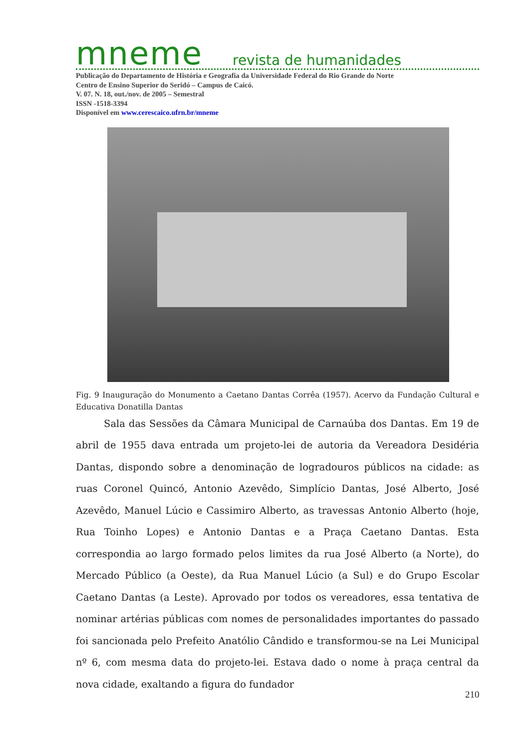mneme revista de humanidades
Publicação do Departamento de História e Geografia da Universidade Federal do Rio Grande do Norte
Centro de Ensino Superior do Seridó – Campus de Caicó.
V. 07. N. 18, out./nov. de 2005 – Semestral
ISSN -1518-3394
Disponível em www.cerescaico.ufrn.br/mneme
Fig. 9 Inauguração do Monumento a Caetano Dantas Corrêa (1957). Acervo da Fundação Cultural e Educativa Donatilla Dantas
Sala das Sessões da Câmara Municipal de Carnaúba dos Dantas. Em 19 de abril de 1955 dava entrada um projeto-lei de autoria da Vereadora Desidéria Dantas, dispondo sobre a denominação de logradouros públicos na cidade: as ruas Coronel Quincó, Antonio Azevêdo, Simplício Dantas, José Alberto, José Azevêdo, Manuel Lúcio e Cassimiro Alberto, as travessas Antonio Alberto (hoje, Rua Toinho Lopes) e Antonio Dantas e a Praça Caetano Dantas. Esta correspondia ao largo formado pelos limites da rua José Alberto (a Norte), do Mercado Público (a Oeste), da Rua Manuel Lúcio (a Sul) e do Grupo Escolar Caetano Dantas (a Leste). Aprovado por todos os vereadores, essa tentativa de nominar artérias públicas com nomes de personalidades importantes do passado foi sancionada pelo Prefeito Anatólio Cândido e transformou-se na Lei Municipal nº 6, com mesma data do projeto-lei. Estava dado o nome à praça central da nova cidade, exaltando a figura do fundador
210